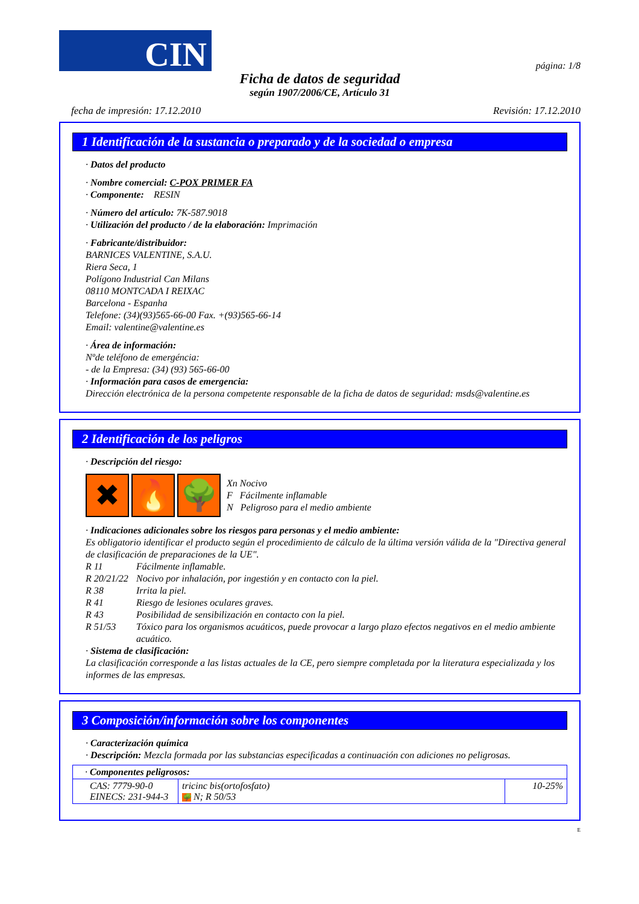CIN
página: 1/8
Ficha de datos de seguridad
según 1907/2006/CE, Artículo 31
fecha de impresión: 17.12.2010 Revisión: 17.12.2010
1 Identificación de la sustancia o preparado y de la sociedad o empresa
· Datos del producto
· Nombre comercial: C-POX PRIMER FA
· Componente: RESIN
· Número del artículo: 7K-587.9018
· Utilización del producto / de la elaboración: Imprimación
· Fabricante/distribuidor:
BARNICES VALENTINE, S.A.U.
Riera Seca, 1
Polígono Industrial Can Milans
08110 MONTCADA I REIXAC
Barcelona - Espanha
Telefone: (34)(93)565-66-00 Fax. +(93)565-66-14
Email: valentine@valentine.es
· Área de información:
Nºde teléfono de emergéncia:
- de la Empresa: (34) (93) 565-66-00
· Información para casos de emergencia:
Dirección electrónica de la persona competente responsable de la ficha de datos de seguridad: msds@valentine.es
2 Identificación de los peligros
· Descripción del riesgo:
✖ 🔥 🌳
Xn Nocivo
F Fácilmente inflamable
N Peligroso para el medio ambiente
· Indicaciones adicionales sobre los riesgos para personas y el medio ambiente:
Es obligatorio identificar el producto según el procedimiento de cálculo de la última versión válida de la "Directiva general de clasificación de preparaciones de la UE".
R 11 Fácilmente inflamable.
R 20/21/22 Nocivo por inhalación, por ingestión y en contacto con la piel.
R 38 Irrita la piel.
R 41 Riesgo de lesiones oculares graves.
R 43 Posibilidad de sensibilización en contacto con la piel.
R 51/53 Tóxico para los organismos acuáticos, puede provocar a largo plazo efectos negativos en el medio ambiente acuático.
· Sistema de clasificación:
La clasificación corresponde a las listas actuales de la CE, pero siempre completada por la literatura especializada y los informes de las empresas.
3 Composición/información sobre los componentes
· Caracterización química
· Descripción: Mezcla formada por las substancias especificadas a continuación con adiciones no peligrosas.
| · Componentes peligrosos: | | |
| CAS: 7779-90-0 EINECS: 231-944-3 | tricinc bis(ortofosfato) 🌳 N; R 50/53 | 10-25% |
E